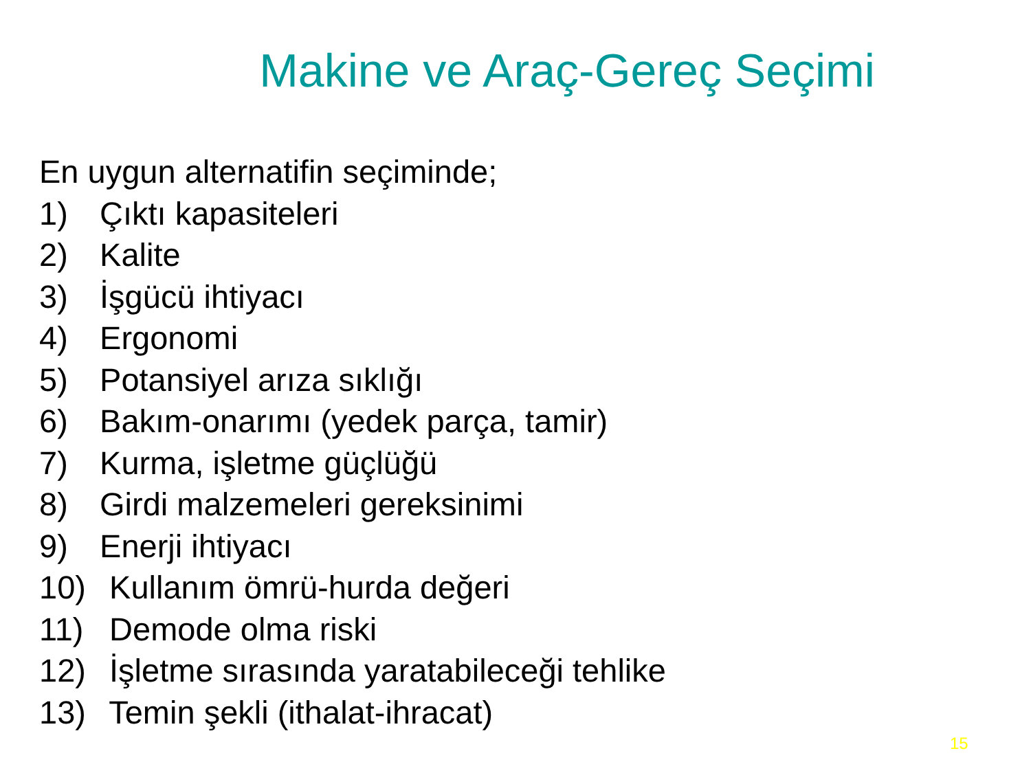Makine ve Araç-Gereç Seçimi
En uygun alternatifin seçiminde;
1) Çıktı kapasiteleri
2) Kalite
3) İşgücü ihtiyacı
4) Ergonomi
5) Potansiyel arıza sıklığı
6) Bakım-onarımı (yedek parça, tamir)
7) Kurma, işletme güçlüğü
8) Girdi malzemeleri gereksinimi
9) Enerji ihtiyacı
10) Kullanım ömrü-hurda değeri
11) Demode olma riski
12) İşletme sırasında yaratabileceği tehlike
13) Temin şekli (ithalat-ihracat)
15